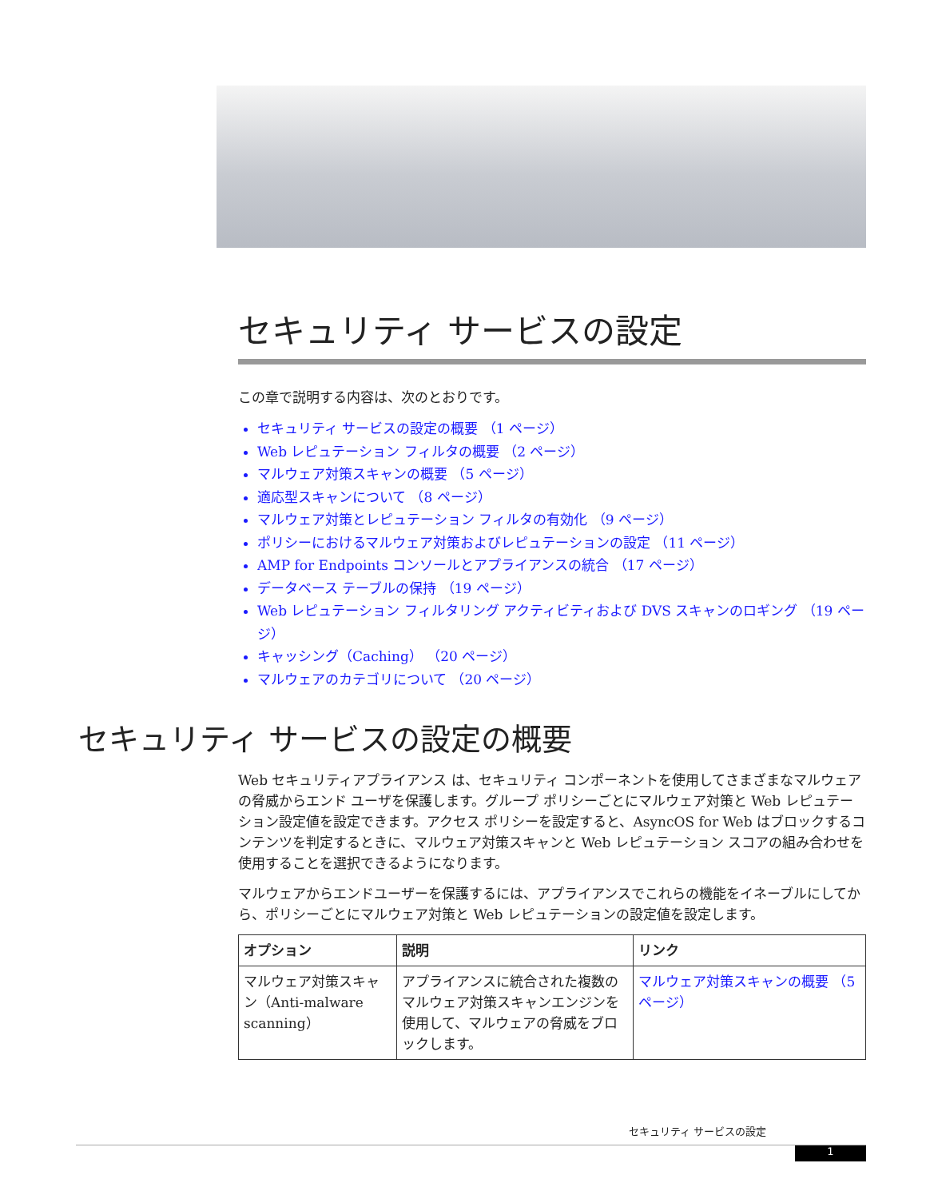セキュリティ サービスの設定
この章で説明する内容は、次のとおりです。
セキュリティ サービスの設定の概要 （1 ページ）
Web レピュテーション フィルタの概要 （2 ページ）
マルウェア対策スキャンの概要 （5 ページ）
適応型スキャンについて （8 ページ）
マルウェア対策とレピュテーション フィルタの有効化 （9 ページ）
ポリシーにおけるマルウェア対策およびレピュテーションの設定 （11 ページ）
AMP for Endpoints コンソールとアプライアンスの統合 （17 ページ）
データベース テーブルの保持 （19 ページ）
Web レピュテーション フィルタリング アクティビティおよび DVS スキャンのロギング （19 ページ）
キャッシング（Caching） （20 ページ）
マルウェアのカテゴリについて （20 ページ）
セキュリティ サービスの設定の概要
Web セキュリティアプライアンス は、セキュリティ コンポーネントを使用してさまざまなマルウェアの脅威からエンド ユーザを保護します。グループ ポリシーごとにマルウェア対策と Web レピュテーション設定値を設定できます。アクセス ポリシーを設定すると、AsyncOS for Web はブロックするコンテンツを判定するときに、マルウェア対策スキャンと Web レピュテーション スコアの組み合わせを使用することを選択できるようになります。
マルウェアからエンドユーザーを保護するには、アプライアンスでこれらの機能をイネーブルにしてから、ポリシーごとにマルウェア対策と Web レピュテーションの設定値を設定します。
| オプション | 説明 | リンク |
| --- | --- | --- |
| マルウェア対策スキャン（Anti-malware scanning） | アプライアンスに統合された複数のマルウェア対策スキャンエンジンを使用して、マルウェアの脅威をブロックします。 | マルウェア対策スキャンの概要 （5 ページ） |
セキュリティ サービスの設定
1